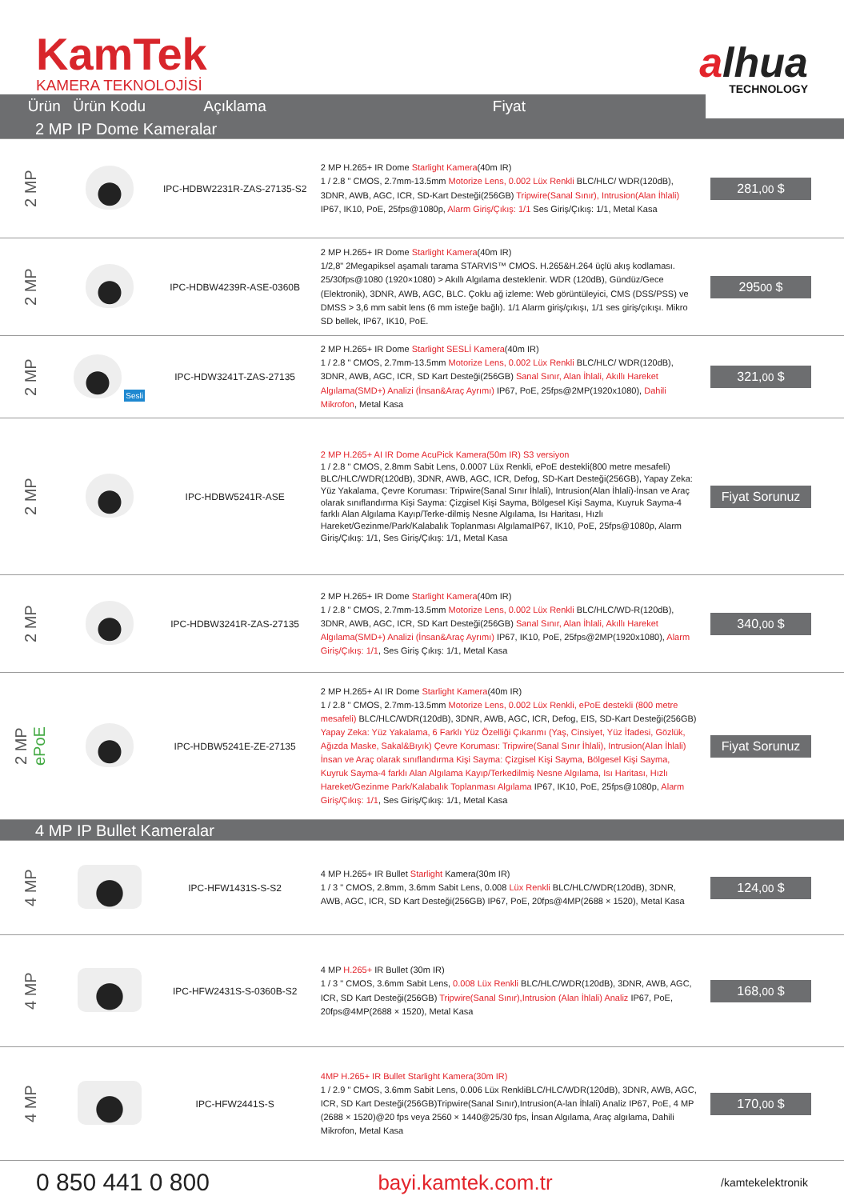KamTek
KAMERA TEKNOLOJİSİ
alhua
TECHNOLOGY
| Ürün | Ürün Kodu | Açıklama | Fiyat | |
| --- | --- | --- | --- | --- |
| 2 MP IP Dome Kameralar | | | | |
| 2 MP | | IPC-HDBW2231R-ZAS-27135-S2 | 2 MP H.265+ IR Dome Starlight Kamera (40m IR) 1 / 2.8 " CMOS, 2.7mm-13.5mm Motorize Lens, 0.002 Lüx Renkli BLC/HLC/ WDR(120dB), 3DNR, AWB, AGC, ICR, SD-Kart Desteği(256GB) Tripwire(Sanal Sınır), Intrusion(Alan İhlali) IP67, IK10, PoE, 25fps@1080p, Alarm Giriş/Çıkış: 1/1 Ses Giriş/Çıkış: 1/1, Metal Kasa | 281, 00 $ |
| 2 MP | | IPC-HDBW4239R-ASE-0360B | 2 MP H.265+ IR Dome Starlight Kamera (40m IR) 1/2,8" 2Megapiksel aşamalı tarama STARVIS™ CMOS. H.265&H.264 üçlü akış kodlaması. 25/30fps@1080 (1920×1080) > Akıllı Algılama desteklenir. WDR (120dB), Gündüz/Gece (Elektronik), 3DNR, AWB, AGC, BLC. Çoklu ağ izleme: Web görüntüleyici, CMS (DSS/PSS) ve DMSS > 3,6 mm sabit lens (6 mm isteğe bağlı). 1/1 Alarm giriş/çıkışı, 1/1 ses giriş/çıkışı. Mikro SD bellek, IP67, IK10, PoE. | 295 00 $ |
| 2 MP | Sesli | IPC-HDW3241T-ZAS-27135 | 2 MP H.265+ IR Dome Starlight SESLİ Kamera (40m IR) 1 / 2.8 " CMOS, 2.7mm-13.5mm Motorize Lens, 0.002 Lüx Renkli BLC/HLC/ WDR(120dB), 3DNR, AWB, AGC, ICR, SD Kart Desteği(256GB) Sanal Sınır, Alan İhlali, Akıllı Hareket Algılama(SMD+) Analizi (İnsan&Araç Ayrımı) IP67, PoE, 25fps@2MP(1920x1080), Dahili Mikrofon , Metal Kasa | 321, 00 $ |
| 2 MP | | IPC-HDBW5241R-ASE | 2 MP H.265+ AI IR Dome AcuPick Kamera(50m IR) S3 versiyon 1 / 2.8 " CMOS, 2.8mm Sabit Lens, 0.0007 Lüx Renkli, ePoE destekli(800 metre mesafeli) BLC/HLC/WDR(120dB), 3DNR, AWB, AGC, ICR, Defog, SD-Kart Desteği(256GB), Yapay Zeka: Yüz Yakalama, Çevre Koruması: Tripwire(Sanal Sınır İhlali), Intrusion(Alan İhlali)-İnsan ve Araç olarak sınıflandırma Kişi Sayma: Çizgisel Kişi Sayma, Bölgesel Kişi Sayma, Kuyruk Sayma-4 farklı Alan Algılama Kayıp/Terke-dilmiş Nesne Algılama, Isı Haritası, Hızlı Hareket/Gezinme/Park/Kalabalık Toplanması AlgılamaIP67, IK10, PoE, 25fps@1080p, Alarm Giriş/Çıkış: 1/1, Ses Giriş/Çıkış: 1/1, Metal Kasa | Fiyat Sorunuz |
| 2 MP | | IPC-HDBW3241R-ZAS-27135 | 2 MP H.265+ IR Dome Starlight Kamera (40m IR) 1 / 2.8 " CMOS, 2.7mm-13.5mm Motorize Lens, 0.002 Lüx Renkli BLC/HLC/WD-R(120dB), 3DNR, AWB, AGC, ICR, SD Kart Desteği(256GB) Sanal Sınır, Alan İhlali, Akıllı Hareket Algılama(SMD+) Analizi (İnsan&Araç Ayrımı) IP67, IK10, PoE, 25fps@2MP(1920x1080), Alarm Giriş/Çıkış: 1/1 , Ses Giriş Çıkış: 1/1, Metal Kasa | 340, 00 $ |
| 2 MP ePoE | | IPC-HDBW5241E-ZE-27135 | 2 MP H.265+ AI IR Dome Starlight Kamera (40m IR) 1 / 2.8 " CMOS, 2.7mm-13.5mm Motorize Lens, 0.002 Lüx Renkli, ePoE destekli (800 metre mesafeli) BLC/HLC/WDR(120dB), 3DNR, AWB, AGC, ICR, Defog, EIS, SD-Kart Desteği(256GB) Yapay Zeka: Yüz Yakalama, 6 Farklı Yüz Özelliği Çıkarımı (Yaş, Cinsiyet, Yüz İfadesi, Gözlük, Ağızda Maske, Sakal&Bıyık) Çevre Koruması: Tripwire(Sanal Sınır İhlali), Intrusion(Alan İhlali) İnsan ve Araç olarak sınıflandırma Kişi Sayma: Çizgisel Kişi Sayma, Bölgesel Kişi Sayma, Kuyruk Sayma-4 farklı Alan Algılama Kayıp/Terkedilmiş Nesne Algılama, Isı Haritası, Hızlı Hareket/Gezinme Park/Kalabalık Toplanması Algılama IP67, IK10, PoE, 25fps@1080p, Alarm Giriş/Çıkış: 1/1 , Ses Giriş/Çıkış: 1/1, Metal Kasa | Fiyat Sorunuz |
| 4 MP IP Bullet Kameralar | | | | |
| 4 MP | | IPC-HFW1431S-S-S2 | 4 MP H.265+ IR Bullet Starlight Kamera(30m IR) 1 / 3 " CMOS, 2.8mm, 3.6mm Sabit Lens, 0.008 Lüx Renkli BLC/HLC/WDR(120dB), 3DNR, AWB, AGC, ICR, SD Kart Desteği(256GB) IP67, PoE, 20fps@4MP(2688 × 1520), Metal Kasa | 124, 00 $ |
| 4 MP | | IPC-HFW2431S-S-0360B-S2 | 4 MP H.265+ IR Bullet (30m IR) 1 / 3 " CMOS, 3.6mm Sabit Lens, 0.008 Lüx Renkli BLC/HLC/WDR(120dB), 3DNR, AWB, AGC, ICR, SD Kart Desteği(256GB) Tripwire(Sanal Sınır),Intrusion (Alan İhlali) Analiz IP67, PoE, 20fps@4MP(2688 × 1520), Metal Kasa | 168, 00 $ |
| 4 MP | | IPC-HFW2441S-S | 4MP H.265+ IR Bullet Starlight Kamera(30m IR) 1 / 2.9 " CMOS, 3.6mm Sabit Lens, 0.006 Lüx RenkliBLC/HLC/WDR(120dB), 3DNR, AWB, AGC, ICR, SD Kart Desteği(256GB)Tripwire(Sanal Sınır),Intrusion(A-lan İhlali) Analiz IP67, PoE, 4 MP (2688 × 1520)@20 fps veya 2560 × 1440@25/30 fps, İnsan Algılama, Araç algılama, Dahili Mikrofon, Metal Kasa | 170, 00 $ |
0 850 441 0 800 bayi.kamtek.com.tr /kamtekelektronik